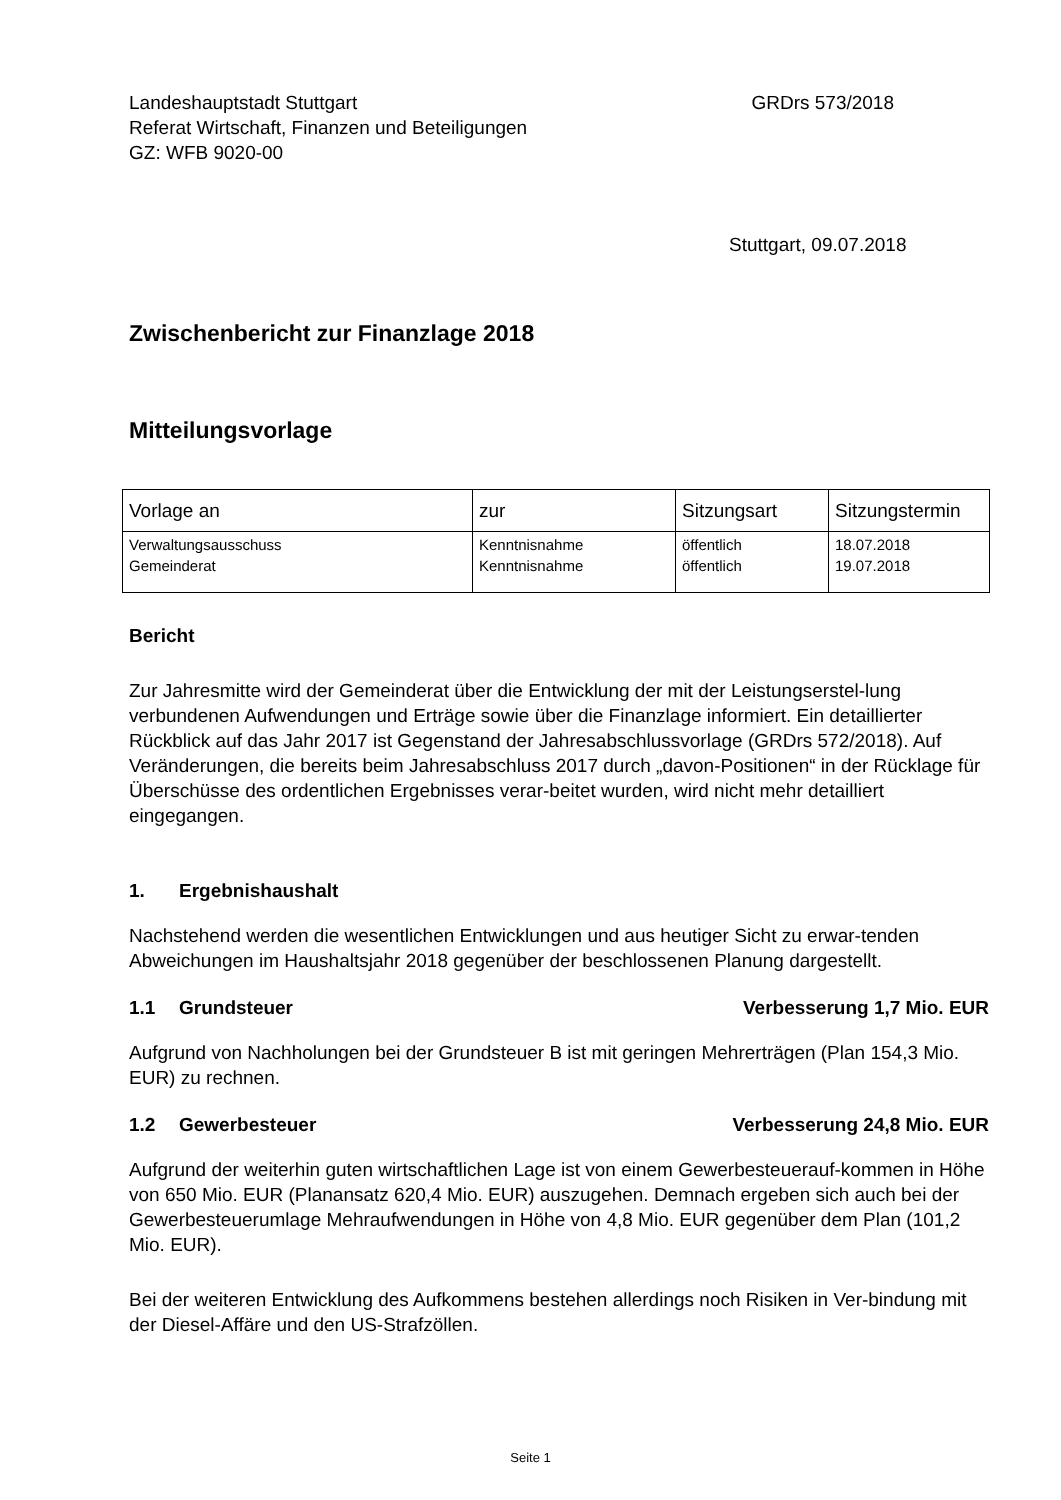Landeshauptstadt Stuttgart
Referat Wirtschaft, Finanzen und Beteiligungen
GZ: WFB 9020-00
GRDrs 573/2018
Stuttgart, 09.07.2018
Zwischenbericht zur Finanzlage 2018
Mitteilungsvorlage
| Vorlage an | zur | Sitzungsart | Sitzungstermin |
| --- | --- | --- | --- |
| Verwaltungsausschuss Gemeinderat | Kenntnisnahme Kenntnisnahme | öffentlich öffentlich | 18.07.2018 19.07.2018 |
Bericht
Zur Jahresmitte wird der Gemeinderat über die Entwicklung der mit der Leistungserstel-lung verbundenen Aufwendungen und Erträge sowie über die Finanzlage informiert. Ein detaillierter Rückblick auf das Jahr 2017 ist Gegenstand der Jahresabschlussvorlage (GRDrs 572/2018). Auf Veränderungen, die bereits beim Jahresabschluss 2017 durch „davon-Positionen“ in der Rücklage für Überschüsse des ordentlichen Ergebnisses verar-beitet wurden, wird nicht mehr detailliert eingegangen.
1. Ergebnishaushalt
Nachstehend werden die wesentlichen Entwicklungen und aus heutiger Sicht zu erwar-tenden Abweichungen im Haushaltsjahr 2018 gegenüber der beschlossenen Planung dargestellt.
1.1 Grundsteuer Verbesserung 1,7 Mio. EUR
Aufgrund von Nachholungen bei der Grundsteuer B ist mit geringen Mehrerträgen (Plan 154,3 Mio. EUR) zu rechnen.
1.2 Gewerbesteuer Verbesserung 24,8 Mio. EUR
Aufgrund der weiterhin guten wirtschaftlichen Lage ist von einem Gewerbesteuerauf-kommen in Höhe von 650 Mio. EUR (Planansatz 620,4 Mio. EUR) auszugehen. Demnach ergeben sich auch bei der Gewerbesteuerumlage Mehraufwendungen in Höhe von 4,8 Mio. EUR gegenüber dem Plan (101,2 Mio. EUR).
Bei der weiteren Entwicklung des Aufkommens bestehen allerdings noch Risiken in Ver-bindung mit der Diesel-Affäre und den US-Strafzöllen.
Seite 1